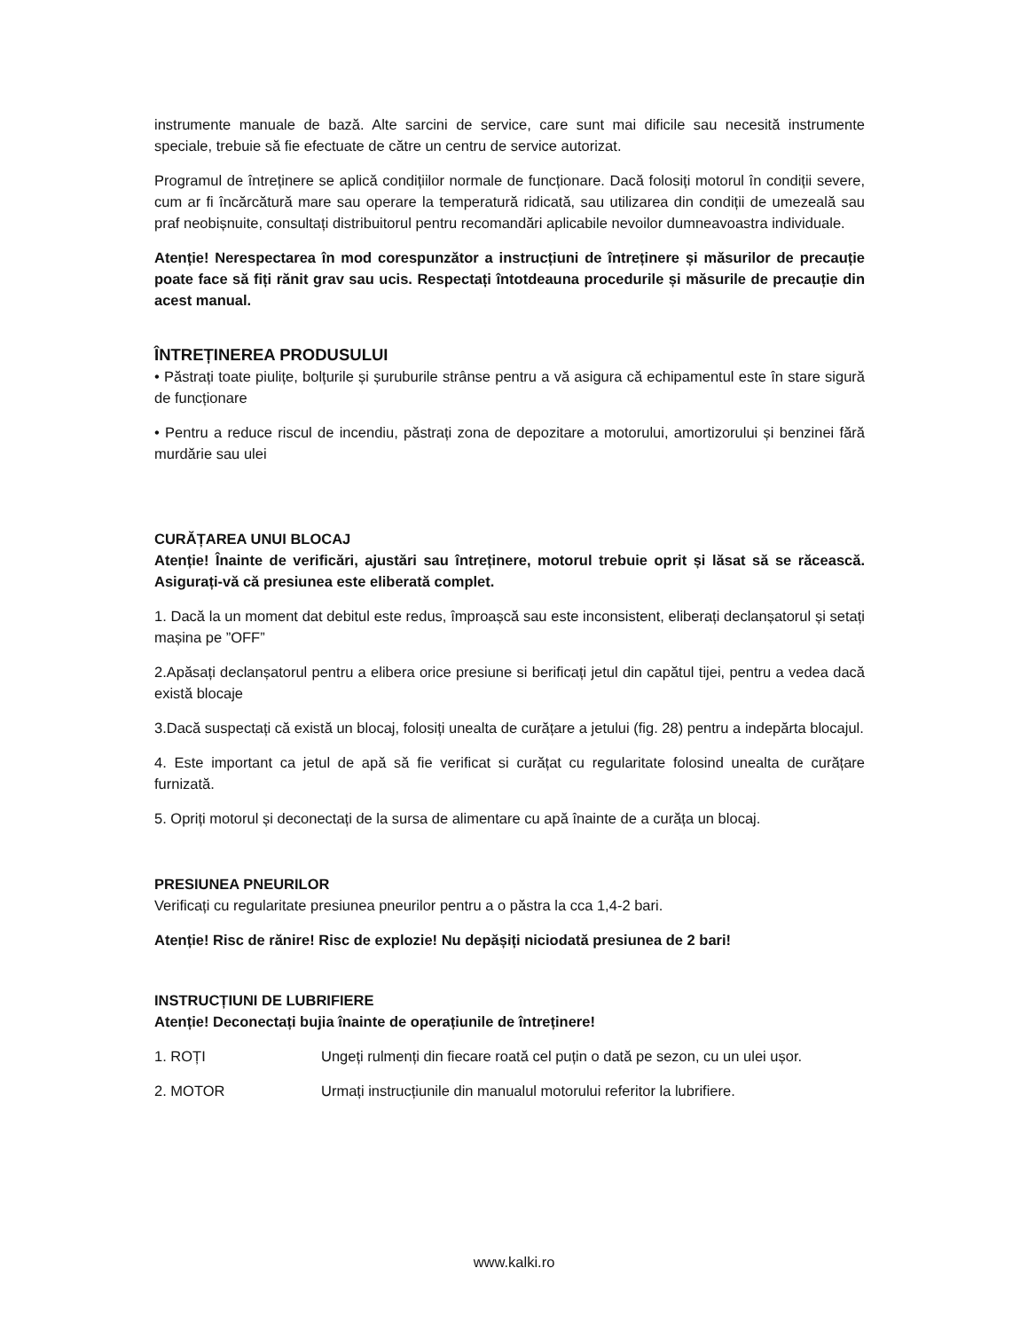instrumente manuale de bază. Alte sarcini de service, care sunt mai dificile sau necesită instrumente speciale, trebuie să fie efectuate de către un centru de service autorizat.
Programul de întreținere se aplică condițiilor normale de funcționare. Dacă folosiți motorul în condiții severe, cum ar fi încărcătură mare sau operare la temperatură ridicată, sau utilizarea din condiții de umezeală sau praf neobișnuite, consultați distribuitorul pentru recomandări aplicabile nevoilor dumneavoastra individuale.
Atenție! Nerespectarea în mod corespunzător a instrucțiuni de întreținere și măsurilor de precauție poate face să fiți rănit grav sau ucis. Respectați întotdeauna procedurile și măsurile de precauție din acest manual.
ÎNTREȚINEREA PRODUSULUI
• Păstrați toate piulițe, bolțurile și șuruburile strânse pentru a vă asigura că echipamentul este în stare sigură de funcționare
• Pentru a reduce riscul de incendiu, păstrați zona de depozitare a motorului, amortizorului și benzinei fără murdărie sau ulei
CURĂȚAREA UNUI BLOCAJ
Atenție! Înainte de verificări, ajustări sau întreținere, motorul trebuie oprit și lăsat să se răcească. Asigurați-vă că presiunea este eliberată complet.
1. Dacă la un moment dat debitul este redus, împroașcă sau este inconsistent, eliberați declanșatorul și setați mașina pe ”OFF”
2.Apăsați declanșatorul pentru a elibera orice presiune si berificați jetul din capătul tijei, pentru a vedea dacă există blocaje
3.Dacă suspectați că există un blocaj, folosiți unealta de curățare a jetului (fig. 28) pentru a indepărta blocajul.
4. Este important ca jetul de apă să fie verificat si curățat cu regularitate folosind unealta de curățare furnizată.
5. Opriți motorul și deconectați de la sursa de alimentare cu apă înainte de a curăța un blocaj.
PRESIUNEA PNEURILOR
Verificați cu regularitate presiunea pneurilor pentru a o păstra la cca 1,4-2 bari.
Atenție! Risc de rănire! Risc de explozie! Nu depășiți niciodată presiunea de 2 bari!
INSTRUCȚIUNI DE LUBRIFIERE
Atenție! Deconectați bujia înainte de operațiunile de întreținere!
1. ROȚI Ungeți rulmenți din fiecare roată cel puțin o dată pe sezon, cu un ulei ușor.
2. MOTOR Urmați instrucțiunile din manualul motorului referitor la lubrifiere.
www.kalki.ro